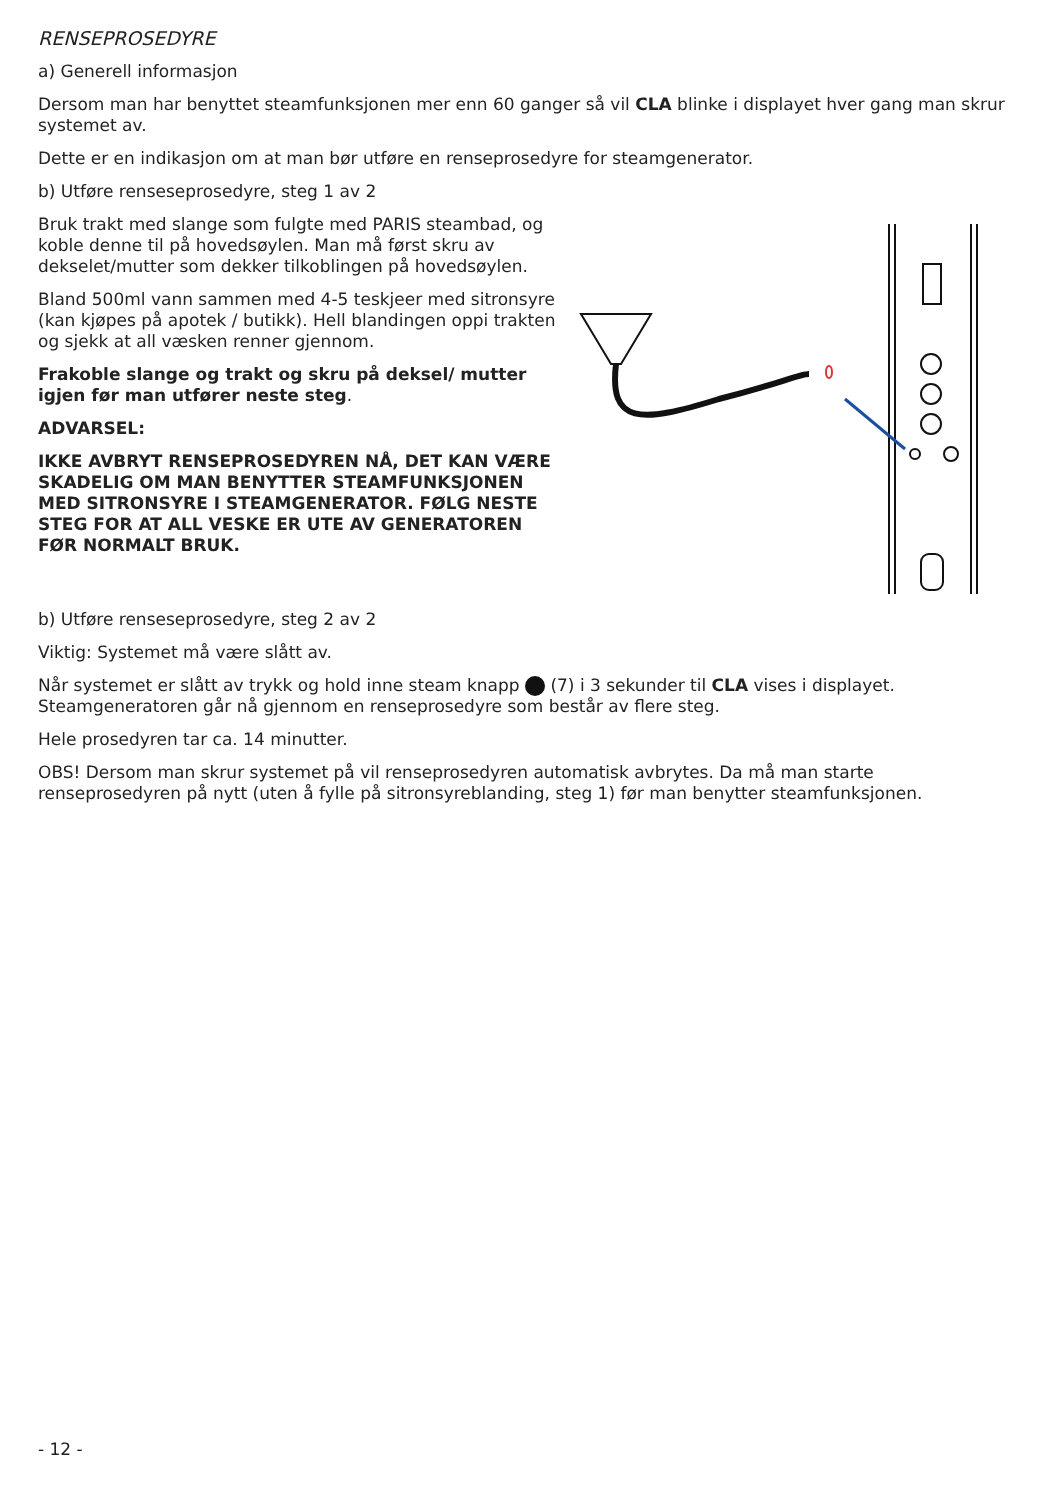RENSEPROSEDYRE
a) Generell informasjon
Dersom man har benyttet steamfunksjonen mer enn 60 ganger så vil CLA blinke i displayet hver gang man skrur systemet av.
Dette er en indikasjon om at man bør utføre en renseprosedyre for steamgenerator.
b) Utføre renseseprosedyre, steg 1 av 2
Bruk trakt med slange som fulgte med PARIS steambad, og koble denne til på hovedsøylen. Man må først skru av dekselet/mutter som dekker tilkoblingen på hovedsøylen.
Bland 500ml vann sammen med 4-5 teskjeer med sitronsyre (kan kjøpes på apotek / butikk). Hell blandingen oppi trakten og sjekk at all væsken renner gjennom.
Frakoble slange og trakt og skru på deksel/ mutter igjen før man utfører neste steg.
ADVARSEL:
IKKE AVBRYT RENSEPROSEDYREN NÅ, DET KAN VÆRE SKADELIG OM MAN BENYTTER STEAMFUNKSJONEN MED SITRONSYRE I STEAMGENERATOR. FØLG NESTE STEG FOR AT ALL VESKE ER UTE AV GENERATOREN FØR NORMALT BRUK.
b) Utføre renseseprosedyre, steg 2 av 2
Viktig: Systemet må være slått av.
Når systemet er slått av trykk og hold inne steam knapp (7) i 3 sekunder til CLA vises i displayet. Steamgeneratoren går nå gjennom en renseprosedyre som består av flere steg.
Hele prosedyren tar ca. 14 minutter.
OBS! Dersom man skrur systemet på vil renseprosedyren automatisk avbrytes. Da må man starte renseprosedyren på nytt (uten å fylle på sitronsyreblanding, steg 1) før man benytter steamfunksjonen.
- 12 -